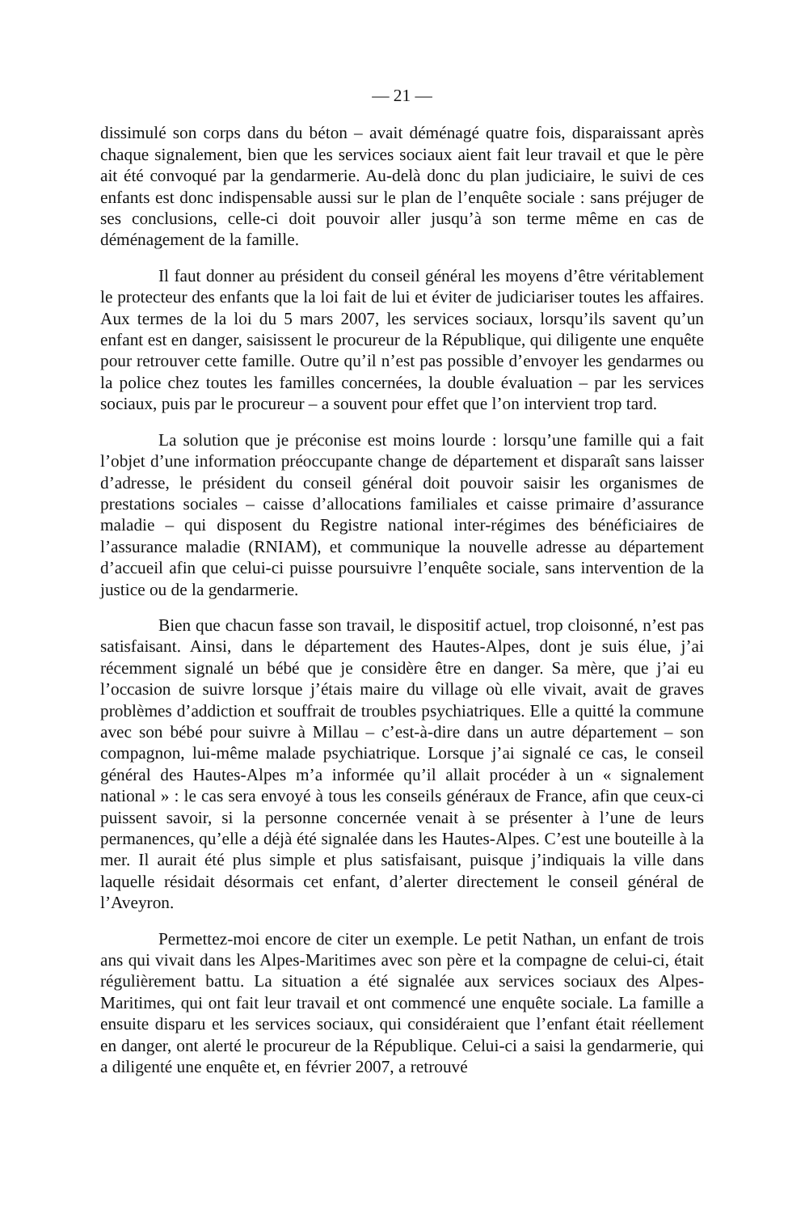— 21 —
dissimulé son corps dans du béton – avait déménagé quatre fois, disparaissant après chaque signalement, bien que les services sociaux aient fait leur travail et que le père ait été convoqué par la gendarmerie. Au-delà donc du plan judiciaire, le suivi de ces enfants est donc indispensable aussi sur le plan de l’enquête sociale : sans préjuger de ses conclusions, celle-ci doit pouvoir aller jusqu’à son terme même en cas de déménagement de la famille.
Il faut donner au président du conseil général les moyens d’être véritablement le protecteur des enfants que la loi fait de lui et éviter de judiciariser toutes les affaires. Aux termes de la loi du 5 mars 2007, les services sociaux, lorsqu’ils savent qu’un enfant est en danger, saisissent le procureur de la République, qui diligente une enquête pour retrouver cette famille. Outre qu’il n’est pas possible d’envoyer les gendarmes ou la police chez toutes les familles concernées, la double évaluation – par les services sociaux, puis par le procureur – a souvent pour effet que l’on intervient trop tard.
La solution que je préconise est moins lourde : lorsqu’une famille qui a fait l’objet d’une information préoccupante change de département et disparaît sans laisser d’adresse, le président du conseil général doit pouvoir saisir les organismes de prestations sociales – caisse d’allocations familiales et caisse primaire d’assurance maladie – qui disposent du Registre national inter-régimes des bénéficiaires de l’assurance maladie (RNIAM), et communique la nouvelle adresse au département d’accueil afin que celui-ci puisse poursuivre l’enquête sociale, sans intervention de la justice ou de la gendarmerie.
Bien que chacun fasse son travail, le dispositif actuel, trop cloisonné, n’est pas satisfaisant. Ainsi, dans le département des Hautes-Alpes, dont je suis élue, j’ai récemment signalé un bébé que je considère être en danger. Sa mère, que j’ai eu l’occasion de suivre lorsque j’étais maire du village où elle vivait, avait de graves problèmes d’addiction et souffrait de troubles psychiatriques. Elle a quitté la commune avec son bébé pour suivre à Millau – c’est-à-dire dans un autre département – son compagnon, lui-même malade psychiatrique. Lorsque j’ai signalé ce cas, le conseil général des Hautes-Alpes m’a informée qu’il allait procéder à un « signalement national » : le cas sera envoyé à tous les conseils généraux de France, afin que ceux-ci puissent savoir, si la personne concernée venait à se présenter à l’une de leurs permanences, qu’elle a déjà été signalée dans les Hautes-Alpes. C’est une bouteille à la mer. Il aurait été plus simple et plus satisfaisant, puisque j’indiquais la ville dans laquelle résidait désormais cet enfant, d’alerter directement le conseil général de l’Aveyron.
Permettez-moi encore de citer un exemple. Le petit Nathan, un enfant de trois ans qui vivait dans les Alpes-Maritimes avec son père et la compagne de celui-ci, était régulièrement battu. La situation a été signalée aux services sociaux des Alpes-Maritimes, qui ont fait leur travail et ont commencé une enquête sociale. La famille a ensuite disparu et les services sociaux, qui considéraient que l’enfant était réellement en danger, ont alerté le procureur de la République. Celui-ci a saisi la gendarmerie, qui a diligenté une enquête et, en février 2007, a retrouvé